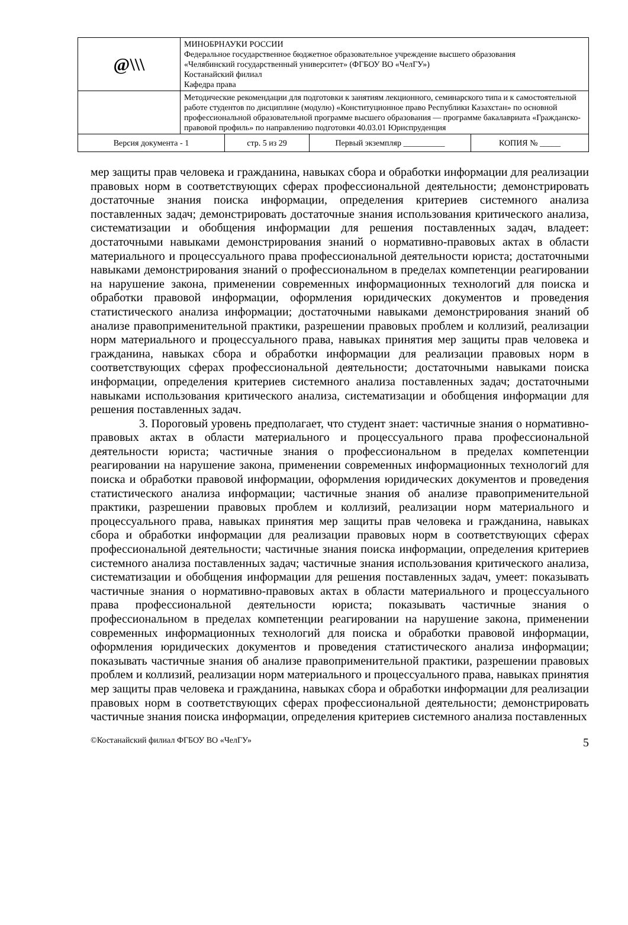| @\\\ | МИНОБРНАУКИ РОССИИ Федеральное государственное бюджетное образовательное учреждение высшего образования «Челябинский государственный университет» (ФГБОУ ВО «ЧелГУ») Костанайский филиал Кафедра права |
| | Методические рекомендации для подготовки к занятиям лекционного, семинарского типа и к самостоятельной работе студентов по дисциплине (модулю) «Конституционное право Республики Казахстан» по основной профессиональной образовательной программе высшего образования — программе бакалавриата «Гражданско-правовой профиль» по направлению подготовки 40.03.01 Юриспруденция |
| Версия документа - 1 | стр. 5 из 29 | Первый экземпляр __________ | КОПИЯ № _____ |
мер защиты прав человека и гражданина, навыках сбора и обработки информации для реализации правовых норм в соответствующих сферах профессиональной деятельности; демонстрировать достаточные знания поиска информации, определения критериев системного анализа поставленных задач; демонстрировать достаточные знания использования критического анализа, систематизации и обобщения информации для решения поставленных задач, владеет: достаточными навыками демонстрирования знаний о нормативно-правовых актах в области материального и процессуального права профессиональной деятельности юриста; достаточными навыками демонстрирования знаний о профессиональном в пределах компетенции реагировании на нарушение закона, применении современных информационных технологий для поиска и обработки правовой информации, оформления юридических документов и проведения статистического анализа информации; достаточными навыками демонстрирования знаний об анализе правоприменительной практики, разрешении правовых проблем и коллизий, реализации норм материального и процессуального права, навыках принятия мер защиты прав человека и гражданина, навыках сбора и обработки информации для реализации правовых норм в соответствующих сферах профессиональной деятельности; достаточными навыками поиска информации, определения критериев системного анализа поставленных задач; достаточными навыками использования критического анализа, систематизации и обобщения информации для решения поставленных задач.
3. Пороговый уровень предполагает, что студент знает: частичные знания о нормативно-правовых актах в области материального и процессуального права профессиональной деятельности юриста; частичные знания о профессиональном в пределах компетенции реагировании на нарушение закона, применении современных информационных технологий для поиска и обработки правовой информации, оформления юридических документов и проведения статистического анализа информации; частичные знания об анализе правоприменительной практики, разрешении правовых проблем и коллизий, реализации норм материального и процессуального права, навыках принятия мер защиты прав человека и гражданина, навыках сбора и обработки информации для реализации правовых норм в соответствующих сферах профессиональной деятельности; частичные знания поиска информации, определения критериев системного анализа поставленных задач; частичные знания использования критического анализа, систематизации и обобщения информации для решения поставленных задач, умеет: показывать частичные знания о нормативно-правовых актах в области материального и процессуального права профессиональной деятельности юриста; показывать частичные знания о профессиональном в пределах компетенции реагировании на нарушение закона, применении современных информационных технологий для поиска и обработки правовой информации, оформления юридических документов и проведения статистического анализа информации; показывать частичные знания об анализе правоприменительной практики, разрешении правовых проблем и коллизий, реализации норм материального и процессуального права, навыках принятия мер защиты прав человека и гражданина, навыках сбора и обработки информации для реализации правовых норм в соответствующих сферах профессиональной деятельности; демонстрировать частичные знания поиска информации, определения критериев системного анализа поставленных
©Костанайский филиал ФГБОУ ВО «ЧелГУ» 5